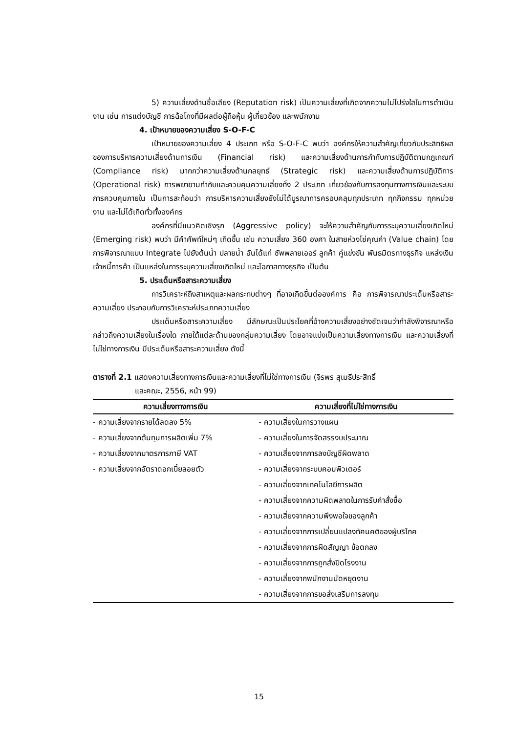5) ความเสี่ยงด้านชื่อเสียง (Reputation risk) เป็นความเสี่ยงที่เกิดจากความไม่โปร่งใสในการดำเนินงาน เช่น การแต่งบัญชี การฉ้อโกงที่มีผลต่อผู้ถือหุ้น ผู้เกี่ยวข้อง และพนักงาน
4. เป้าหมายของความเสี่ยง S-O-F-C
เป้าหมายของความเสี่ยง 4 ประเภท หรือ S-O-F-C พบว่า องค์กรให้ความสำคัญเกี่ยวกับประสิทธิผลของการบริหารความเสี่ยงด้านการเงิน (Financial risk) และความเสี่ยงด้านการกำกับการปฏิบัติตามกฎเกณฑ์ (Compliance risk) มากกว่าความเสี่ยงด้านกลยุทธ์ (Strategic risk) และความเสี่ยงด้านการปฏิบัติการ (Operational risk) การพยายามกำกับและควบคุมความเสี่ยงทั้ง 2 ประเภท เกี่ยวข้องกับการลงทุนทางการเงินและระบบการควบคุมภายใน เป็นการสะท้อนว่า การบริหารความเสี่ยงยังไม่ได้บูรณาการครอบคลุมทุกประเภท ทุกกิจกรรม ทุกหน่วยงาน และไม่ได้เกิดทั่วทั้งองค์กร
องค์กรที่มีแนวคิดเชิงรุก (Aggressive policy) จะให้ความสำคัญกับการระบุความเสี่ยงเกิดใหม่ (Emerging risk) พบว่า มีคำศัพท์ใหม่ๆ เกิดขึ้น เช่น ความเสี่ยง 360 องศา ในสายห่วงโซ่คุณค่า (Value chain) โดยการพิจารณาแบบ Integrate ไปยังต้นน้ำ ปลายน้ำ อันได้แก่ ซัพพลายเออร์ ลูกค้า คู่แข่งขัน พันธมิตรทางธุรกิจ แหล่งเงิน เจ้าหนี้การค้า เป็นแหล่งในการระบุความเสี่ยงเกิดใหม่ และโอกาสทางธุรกิจ เป็นต้น
5. ประเด็นหรือสาระความเสี่ยง
การวิเคราะห์ถึงสาเหตุและผลกระทบต่างๆ ที่อาจเกิดขึ้นต่อองค์การ คือ การพิจารณาประเด็นหรือสาระความเสี่ยง ประกอบกับการวิเคราะห์ประเภทความเสี่ยง
ประเด็นหรือสาระความเสี่ยง มีลักษณะเป็นประโยคที่อ้างความเสี่ยงอย่างชัดเจนว่ากำลังพิจารณาหรือกล่าวถึงความเสี่ยงในเรื่องใด ภายใต้แต่ละด้านของกลุ่มความเสี่ยง โดยอาจแบ่งเป็นความเสี่ยงทางการเงิน และความเสี่ยงที่ไม่ใช่ทางการเงิน มีประเด็นหรือสาระความเสี่ยง ดังนี้
ตารางที่ 2.1 แสดงความเสี่ยงทางการเงินและความเสี่ยงที่ไม่ใช่ทางการเงิน (จิรพร สุเมธีประสิทธิ์
และคณะ, 2556, หน้า 99)
| ความเสี่ยงทางการเงิน | ความเสี่ยงที่ไม่ใช่ทางการเงิน |
| --- | --- |
| - ความเสี่ยงจากรายได้ลดลง 5% | - ความเสี่ยงในการวางแผน |
| - ความเสี่ยงจากต้นทุนการผลิตเพิ่ม 7% | - ความเสี่ยงในการจัดสรรงบประมาณ |
| - ความเสี่ยงจากมาตรการภาษี VAT | - ความเสี่ยงจากการลงบัญชีผิดพลาด |
| - ความเสี่ยงจากอัตราดอกเบี้ยลอยตัว | - ความเสี่ยงจากระบบคอมพิวเตอร์ |
| | - ความเสี่ยงจากเทคโนโลยีการผลิต |
| | - ความเสี่ยงจากความผิดพลาดในการรับคำสั่งซื้อ |
| | - ความเสี่ยงจากความพึงพอใจของลูกค้า |
| | - ความเสี่ยงจากการเปลี่ยนแปลงทัศนคติของผู้บริโภค |
| | - ความเสี่ยงจากการผิดสัญญา ข้อตกลง |
| | - ความเสี่ยงจากการถูกสั่งปิดโรงงาน |
| | - ความเสี่ยงจากพนักงานนัดหยุดงาน |
| | - ความเสี่ยงจากการขอส่งเสริมการลงทุน |
15